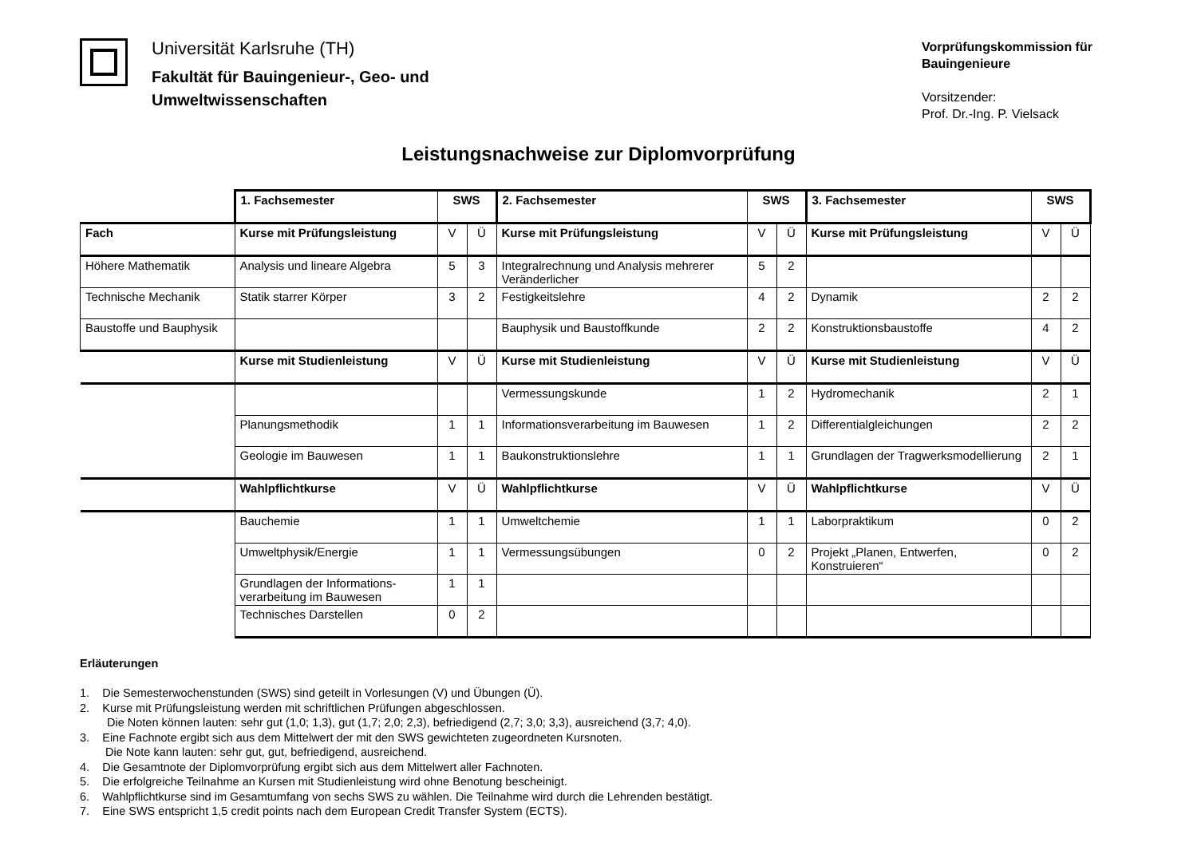Universität Karlsruhe (TH)
Fakultät für Bauingenieur-, Geo- und
Umweltwissenschaften
Vorprüfungskommission für Bauingenieure
Vorsitzender:
Prof. Dr.-Ing. P. Vielsack
Leistungsnachweise zur Diplomvorprüfung
| | 1. Fachsemester | SWS | | 2. Fachsemester | SWS | | 3. Fachsemester | SWS | |
| Fach | Kurse mit Prüfungsleistung | V | Ü | Kurse mit Prüfungsleistung | V | Ü | Kurse mit Prüfungsleistung | V | Ü |
| Höhere Mathematik | Analysis und lineare Algebra | 5 | 3 | Integralrechnung und Analysis mehrerer Veränderlicher | 5 | 2 | | | |
| Technische Mechanik | Statik starrer Körper | 3 | 2 | Festigkeitslehre | 4 | 2 | Dynamik | 2 | 2 |
| Baustoffe und Bauphysik | | | | Bauphysik und Baustoffkunde | 2 | 2 | Konstruktionsbaustoffe | 4 | 2 |
| | Kurse mit Studienleistung | V | Ü | Kurse mit Studienleistung | V | Ü | Kurse mit Studienleistung | V | Ü |
| | | | | Vermessungskunde | 1 | 2 | Hydromechanik | 2 | 1 |
| | Planungsmethodik | 1 | 1 | Informationsverarbeitung im Bauwesen | 1 | 2 | Differentialgleichungen | 2 | 2 |
| | Geologie im Bauwesen | 1 | 1 | Baukonstruktionslehre | 1 | 1 | Grundlagen der Tragwerksmodellierung | 2 | 1 |
| | Wahlpflichtkurse | V | Ü | Wahlpflichtkurse | V | Ü | Wahlpflichtkurse | V | Ü |
| | Bauchemie | 1 | 1 | Umweltchemie | 1 | 1 | Laborpraktikum | 0 | 2 |
| | Umweltphysik/Energie | 1 | 1 | Vermessungsübungen | 0 | 2 | Projekt „Planen, Entwerfen, Konstruieren“ | 0 | 2 |
| | Grundlagen der Informations-verarbeitung im Bauwesen | 1 | 1 | | | | | | |
| | Technisches Darstellen | 0 | 2 | | | | | | |
Erläuterungen
1. Die Semesterwochenstunden (SWS) sind geteilt in Vorlesungen (V) und Übungen (Ü).
2. Kurse mit Prüfungsleistung werden mit schriftlichen Prüfungen abgeschlossen.
Die Noten können lauten: sehr gut (1,0; 1,3), gut (1,7; 2,0; 2,3), befriedigend (2,7; 3,0; 3,3), ausreichend (3,7; 4,0).
3. Eine Fachnote ergibt sich aus dem Mittelwert der mit den SWS gewichteten zugeordneten Kursnoten.
Die Note kann lauten: sehr gut, gut, befriedigend, ausreichend.
4. Die Gesamtnote der Diplomvorprüfung ergibt sich aus dem Mittelwert aller Fachnoten.
5. Die erfolgreiche Teilnahme an Kursen mit Studienleistung wird ohne Benotung bescheinigt.
6. Wahlpflichtkurse sind im Gesamtumfang von sechs SWS zu wählen. Die Teilnahme wird durch die Lehrenden bestätigt.
7. Eine SWS entspricht 1,5 credit points nach dem European Credit Transfer System (ECTS).